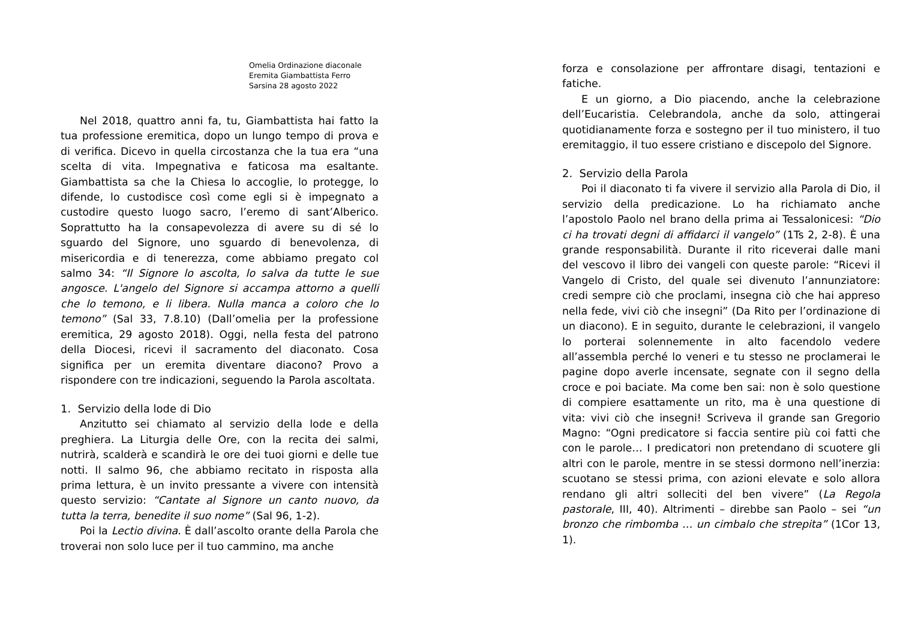Omelia Ordinazione diaconale
Eremita Giambattista Ferro
Sarsina 28 agosto 2022
Nel 2018, quattro anni fa, tu, Giambattista hai fatto la tua professione eremitica, dopo un lungo tempo di prova e di verifica. Dicevo in quella circostanza che la tua era “una scelta di vita. Impegnativa e faticosa ma esaltante. Giambattista sa che la Chiesa lo accoglie, lo protegge, lo difende, lo custodisce così come egli si è impegnato a custodire questo luogo sacro, l’eremo di sant’Alberico. Soprattutto ha la consapevolezza di avere su di sé lo sguardo del Signore, uno sguardo di benevolenza, di misericordia e di tenerezza, come abbiamo pregato col salmo 34: “Il Signore lo ascolta, lo salva da tutte le sue angosce. L'angelo del Signore si accampa attorno a quelli che lo temono, e li libera. Nulla manca a coloro che lo temono” (Sal 33, 7.8.10) (Dall’omelia per la professione eremitica, 29 agosto 2018). Oggi, nella festa del patrono della Diocesi, ricevi il sacramento del diaconato. Cosa significa per un eremita diventare diacono? Provo a rispondere con tre indicazioni, seguendo la Parola ascoltata.
1. Servizio della lode di Dio
Anzitutto sei chiamato al servizio della lode e della preghiera. La Liturgia delle Ore, con la recita dei salmi, nutrirà, scalderà e scandirà le ore dei tuoi giorni e delle tue notti. Il salmo 96, che abbiamo recitato in risposta alla prima lettura, è un invito pressante a vivere con intensità questo servizio: “Cantate al Signore un canto nuovo, da tutta la terra, benedite il suo nome” (Sal 96, 1-2).
Poi la Lectio divina. È dall’ascolto orante della Parola che troverai non solo luce per il tuo cammino, ma anche
forza e consolazione per affrontare disagi, tentazioni e fatiche.
E un giorno, a Dio piacendo, anche la celebrazione dell’Eucaristia. Celebrandola, anche da solo, attingerai quotidianamente forza e sostegno per il tuo ministero, il tuo eremitaggio, il tuo essere cristiano e discepolo del Signore.
2. Servizio della Parola
Poi il diaconato ti fa vivere il servizio alla Parola di Dio, il servizio della predicazione. Lo ha richiamato anche l’apostolo Paolo nel brano della prima ai Tessalonicesi: “Dio ci ha trovati degni di affidarci il vangelo” (1Ts 2, 2-8). È una grande responsabilità. Durante il rito riceverai dalle mani del vescovo il libro dei vangeli con queste parole: “Ricevi il Vangelo di Cristo, del quale sei divenuto l’annunziatore: credi sempre ciò che proclami, insegna ciò che hai appreso nella fede, vivi ciò che insegni” (Da Rito per l’ordinazione di un diacono). E in seguito, durante le celebrazioni, il vangelo lo porterai solennemente in alto facendolo vedere all’assembla perché lo veneri e tu stesso ne proclamerai le pagine dopo averle incensate, segnate con il segno della croce e poi baciate. Ma come ben sai: non è solo questione di compiere esattamente un rito, ma è una questione di vita: vivi ciò che insegni! Scriveva il grande san Gregorio Magno: “Ogni predicatore si faccia sentire più coi fatti che con le parole… I predicatori non pretendano di scuotere gli altri con le parole, mentre in se stessi dormono nell’inerzia: scuotano se stessi prima, con azioni elevate e solo allora rendano gli altri solleciti del ben vivere” (La Regola pastorale, III, 40). Altrimenti – direbbe san Paolo – sei “un bronzo che rimbomba … un cimbalo che strepita” (1Cor 13, 1).